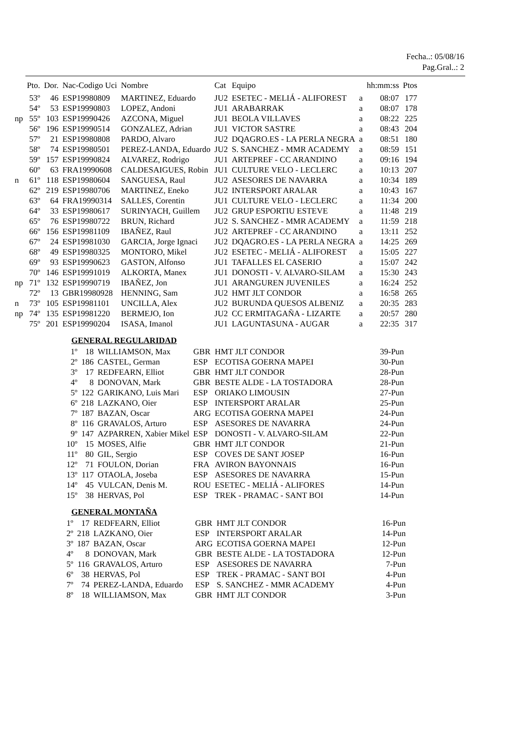Fecha..: 05/08/16
Pag.Gral..: 2
| | Pto. | Dor. | Nac-Codigo Uci | Nombre | Cat | Equipo | | hh:mm:ss | Ptos |
| --- | --- | --- | --- | --- | --- | --- | --- | --- | --- |
| | 53º | 46 | ESP19980809 | MARTINEZ, Eduardo | JU2 | ESETEC - MELIÁ - ALIFOREST | a | 08:07 | 177 |
| | 54º | 53 | ESP19990803 | LOPEZ, Andoni | JU1 | ARABARRAK | a | 08:07 | 178 |
| np | 55º | 103 | ESP19990426 | AZCONA, Miguel | JU1 | BEOLA VILLAVES | a | 08:22 | 225 |
| | 56º | 196 | ESP19990514 | GONZALEZ, Adrian | JU1 | VICTOR SASTRE | a | 08:43 | 204 |
| | 57º | 21 | ESP19980808 | PARDO, Alvaro | JU2 | DQAGRO.ES - LA PERLA NEGRA | a | 08:51 | 180 |
| | 58º | 74 | ESP19980501 | PEREZ-LANDA, Eduardo | JU2 | S. SANCHEZ - MMR ACADEMY | a | 08:59 | 151 |
| | 59º | 157 | ESP19990824 | ALVAREZ, Rodrigo | JU1 | ARTEPREF - CC ARANDINO | a | 09:16 | 194 |
| | 60º | 63 | FRA19990608 | CALDESAIGUES, Robin | JU1 | CULTURE VELO - LECLERC | a | 10:13 | 207 |
| n | 61º | 118 | ESP19980604 | SANGUESA, Raul | JU2 | ASESORES DE NAVARRA | a | 10:34 | 189 |
| | 62º | 219 | ESP19980706 | MARTINEZ, Eneko | JU2 | INTERSPORT ARALAR | a | 10:43 | 167 |
| | 63º | 64 | FRA19990314 | SALLES, Corentin | JU1 | CULTURE VELO - LECLERC | a | 11:34 | 200 |
| | 64º | 33 | ESP19980617 | SURINYACH, Guillem | JU2 | GRUP ESPORTIU ESTEVE | a | 11:48 | 219 |
| | 65º | 76 | ESP19980722 | BRUN, Richard | JU2 | S. SANCHEZ - MMR ACADEMY | a | 11:59 | 218 |
| | 66º | 156 | ESP19981109 | IBAÑEZ, Raul | JU2 | ARTEPREF - CC ARANDINO | a | 13:11 | 252 |
| | 67º | 24 | ESP19981030 | GARCIA, Jorge Ignaci | JU2 | DQAGRO.ES - LA PERLA NEGRA | a | 14:25 | 269 |
| | 68º | 49 | ESP19980325 | MONTORO, Mikel | JU2 | ESETEC - MELIÁ - ALIFOREST | a | 15:05 | 227 |
| | 69º | 93 | ESP19990623 | GASTON, Alfonso | JU1 | TAFALLES EL CASERIO | a | 15:07 | 242 |
| | 70º | 146 | ESP19991019 | ALKORTA, Manex | JU1 | DONOSTI - V. ALVARO-SILAM | a | 15:30 | 243 |
| np | 71º | 132 | ESP19990719 | IBAÑEZ, Jon | JU1 | ARANGUREN JUVENILES | a | 16:24 | 252 |
| | 72º | 13 | GBR19980928 | HENNING, Sam | JU2 | HMT JLT CONDOR | a | 16:58 | 265 |
| n | 73º | 105 | ESP19981101 | UNCILLA, Alex | JU2 | BURUNDA QUESOS ALBENIZ | a | 20:35 | 283 |
| np | 74º | 135 | ESP19981220 | BERMEJO, Ion | JU2 | CC ERMITAGAÑA - LIZARTE | a | 20:57 | 280 |
| | 75º | 201 | ESP19990204 | ISASA, Imanol | JU1 | LAGUNTASUNA - AUGAR | a | 22:35 | 317 |
GENERAL REGULARIDAD
| 1º | 18 | WILLIAMSON, Max | GBR | HMT JLT CONDOR | 39-Pun |
| 2º | 186 | CASTEL, German | ESP | ECOTISA GOERNA MAPEI | 30-Pun |
| 3º | 17 | REDFEARN, Elliot | GBR | HMT JLT CONDOR | 28-Pun |
| 4º | 8 | DONOVAN, Mark | GBR | BESTE ALDE - LA TOSTADORA | 28-Pun |
| 5º | 122 | GARIKANO, Luis Mari | ESP | ORIAKO LIMOUSIN | 27-Pun |
| 6º | 218 | LAZKANO, Oier | ESP | INTERSPORT ARALAR | 25-Pun |
| 7º | 187 | BAZAN, Oscar | ARG | ECOTISA GOERNA MAPEI | 24-Pun |
| 8º | 116 | GRAVALOS, Arturo | ESP | ASESORES DE NAVARRA | 24-Pun |
| 9º | 147 | AZPARREN, Xabier Mikel | ESP | DONOSTI - V. ALVARO-SILAM | 22-Pun |
| 10º | 15 | MOSES, Alfie | GBR | HMT JLT CONDOR | 21-Pun |
| 11º | 80 | GIL, Sergio | ESP | COVES DE SANT JOSEP | 16-Pun |
| 12º | 71 | FOULON, Dorian | FRA | AVIRON BAYONNAIS | 16-Pun |
| 13º | 117 | OTAOLA, Joseba | ESP | ASESORES DE NAVARRA | 15-Pun |
| 14º | 45 | VULCAN, Denis M. | ROU | ESETEC - MELIÁ - ALIFORES | 14-Pun |
| 15º | 38 | HERVAS, Pol | ESP | TREK - PRAMAC - SANT BOI | 14-Pun |
GENERAL MONTAÑA
| 1º | 17 | REDFEARN, Elliot | GBR | HMT JLT CONDOR | 16-Pun |
| 2º | 218 | LAZKANO, Oier | ESP | INTERSPORT ARALAR | 14-Pun |
| 3º | 187 | BAZAN, Oscar | ARG | ECOTISA GOERNA MAPEI | 12-Pun |
| 4º | 8 | DONOVAN, Mark | GBR | BESTE ALDE - LA TOSTADORA | 12-Pun |
| 5º | 116 | GRAVALOS, Arturo | ESP | ASESORES DE NAVARRA | 7-Pun |
| 6º | 38 | HERVAS, Pol | ESP | TREK - PRAMAC - SANT BOI | 4-Pun |
| 7º | 74 | PEREZ-LANDA, Eduardo | ESP | S. SANCHEZ - MMR ACADEMY | 4-Pun |
| 8º | 18 | WILLIAMSON, Max | GBR | HMT JLT CONDOR | 3-Pun |